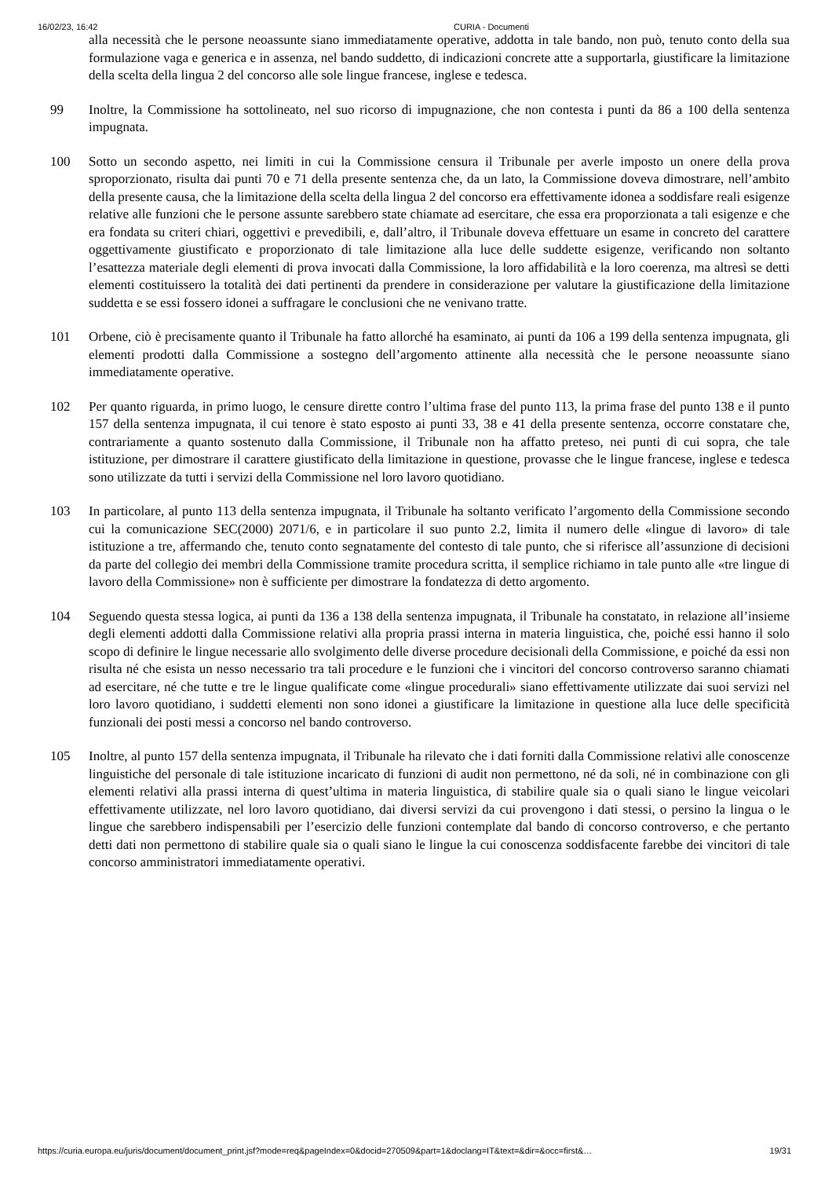16/02/23, 16:42 CURIA - Documenti
alla necessità che le persone neoassunte siano immediatamente operative, addotta in tale bando, non può, tenuto conto della sua formulazione vaga e generica e in assenza, nel bando suddetto, di indicazioni concrete atte a supportarla, giustificare la limitazione della scelta della lingua 2 del concorso alle sole lingue francese, inglese e tedesca.
99 Inoltre, la Commissione ha sottolineato, nel suo ricorso di impugnazione, che non contesta i punti da 86 a 100 della sentenza impugnata.
100 Sotto un secondo aspetto, nei limiti in cui la Commissione censura il Tribunale per averle imposto un onere della prova sproporzionato, risulta dai punti 70 e 71 della presente sentenza che, da un lato, la Commissione doveva dimostrare, nell’ambito della presente causa, che la limitazione della scelta della lingua 2 del concorso era effettivamente idonea a soddisfare reali esigenze relative alle funzioni che le persone assunte sarebbero state chiamate ad esercitare, che essa era proporzionata a tali esigenze e che era fondata su criteri chiari, oggettivi e prevedibili, e, dall’altro, il Tribunale doveva effettuare un esame in concreto del carattere oggettivamente giustificato e proporzionato di tale limitazione alla luce delle suddette esigenze, verificando non soltanto l’esattezza materiale degli elementi di prova invocati dalla Commissione, la loro affidabilità e la loro coerenza, ma altresì se detti elementi costituissero la totalità dei dati pertinenti da prendere in considerazione per valutare la giustificazione della limitazione suddetta e se essi fossero idonei a suffragare le conclusioni che ne venivano tratte.
101 Orbene, ciò è precisamente quanto il Tribunale ha fatto allorché ha esaminato, ai punti da 106 a 199 della sentenza impugnata, gli elementi prodotti dalla Commissione a sostegno dell’argomento attinente alla necessità che le persone neoassunte siano immediatamente operative.
102 Per quanto riguarda, in primo luogo, le censure dirette contro l’ultima frase del punto 113, la prima frase del punto 138 e il punto 157 della sentenza impugnata, il cui tenore è stato esposto ai punti 33, 38 e 41 della presente sentenza, occorre constatare che, contrariamente a quanto sostenuto dalla Commissione, il Tribunale non ha affatto preteso, nei punti di cui sopra, che tale istituzione, per dimostrare il carattere giustificato della limitazione in questione, provasse che le lingue francese, inglese e tedesca sono utilizzate da tutti i servizi della Commissione nel loro lavoro quotidiano.
103 In particolare, al punto 113 della sentenza impugnata, il Tribunale ha soltanto verificato l’argomento della Commissione secondo cui la comunicazione SEC(2000) 2071/6, e in particolare il suo punto 2.2, limita il numero delle «lingue di lavoro» di tale istituzione a tre, affermando che, tenuto conto segnatamente del contesto di tale punto, che si riferisce all’assunzione di decisioni da parte del collegio dei membri della Commissione tramite procedura scritta, il semplice richiamo in tale punto alle «tre lingue di lavoro della Commissione» non è sufficiente per dimostrare la fondatezza di detto argomento.
104 Seguendo questa stessa logica, ai punti da 136 a 138 della sentenza impugnata, il Tribunale ha constatato, in relazione all’insieme degli elementi addotti dalla Commissione relativi alla propria prassi interna in materia linguistica, che, poiché essi hanno il solo scopo di definire le lingue necessarie allo svolgimento delle diverse procedure decisionali della Commissione, e poiché da essi non risulta né che esista un nesso necessario tra tali procedure e le funzioni che i vincitori del concorso controverso saranno chiamati ad esercitare, né che tutte e tre le lingue qualificate come «lingue procedurali» siano effettivamente utilizzate dai suoi servizi nel loro lavoro quotidiano, i suddetti elementi non sono idonei a giustificare la limitazione in questione alla luce delle specificità funzionali dei posti messi a concorso nel bando controverso.
105 Inoltre, al punto 157 della sentenza impugnata, il Tribunale ha rilevato che i dati forniti dalla Commissione relativi alle conoscenze linguistiche del personale di tale istituzione incaricato di funzioni di audit non permettono, né da soli, né in combinazione con gli elementi relativi alla prassi interna di quest’ultima in materia linguistica, di stabilire quale sia o quali siano le lingue veicolari effettivamente utilizzate, nel loro lavoro quotidiano, dai diversi servizi da cui provengono i dati stessi, o persino la lingua o le lingue che sarebbero indispensabili per l’esercizio delle funzioni contemplate dal bando di concorso controverso, e che pertanto detti dati non permettono di stabilire quale sia o quali siano le lingue la cui conoscenza soddisfacente farebbe dei vincitori di tale concorso amministratori immediatamente operativi.
https://curia.europa.eu/juris/document/document_print.jsf?mode=req&pageIndex=0&docid=270509&part=1&doclang=IT&text=&dir=&occ=first&… 19/31